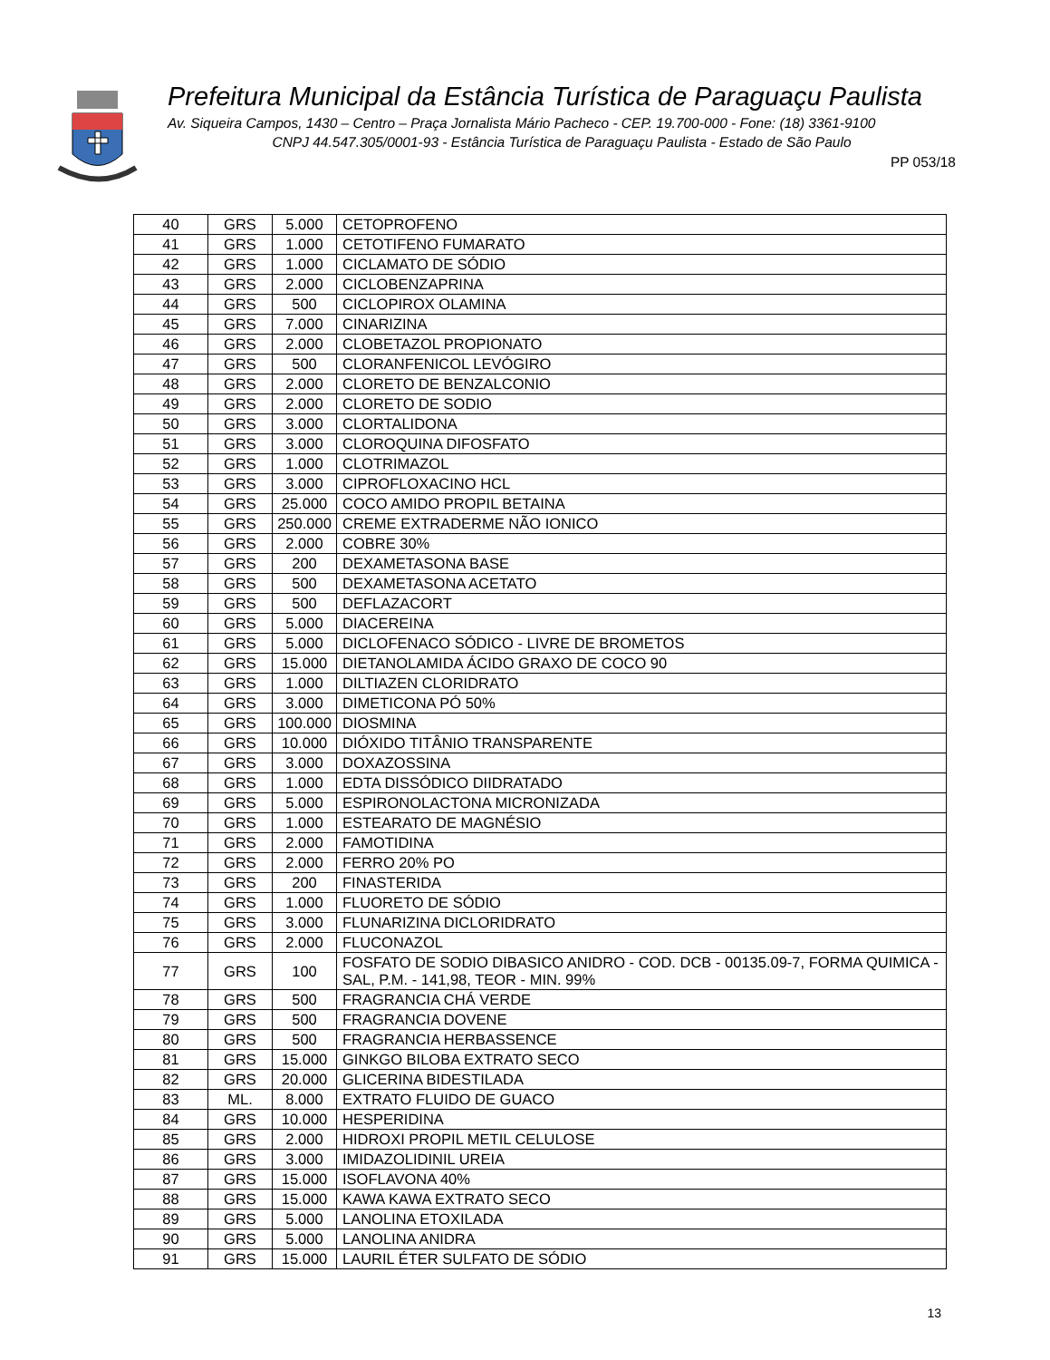Prefeitura Municipal da Estância Turística de Paraguaçu Paulista
Av. Siqueira Campos, 1430 – Centro – Praça Jornalista Mário Pacheco - CEP. 19.700-000 - Fone: (18) 3361-9100
CNPJ 44.547.305/0001-93 - Estância Turística de Paraguaçu Paulista - Estado de São Paulo
PP 053/18
| 40 | GRS | 5.000 | CETOPROFENO |
| 41 | GRS | 1.000 | CETOTIFENO FUMARATO |
| 42 | GRS | 1.000 | CICLAMATO DE SÓDIO |
| 43 | GRS | 2.000 | CICLOBENZAPRINA |
| 44 | GRS | 500 | CICLOPIROX OLAMINA |
| 45 | GRS | 7.000 | CINARIZINA |
| 46 | GRS | 2.000 | CLOBETAZOL PROPIONATO |
| 47 | GRS | 500 | CLORANFENICOL LEVÓGIRO |
| 48 | GRS | 2.000 | CLORETO DE BENZALCONIO |
| 49 | GRS | 2.000 | CLORETO DE SODIO |
| 50 | GRS | 3.000 | CLORTALIDONA |
| 51 | GRS | 3.000 | CLOROQUINA DIFOSFATO |
| 52 | GRS | 1.000 | CLOTRIMAZOL |
| 53 | GRS | 3.000 | CIPROFLOXACINO HCL |
| 54 | GRS | 25.000 | COCO AMIDO PROPIL BETAINA |
| 55 | GRS | 250.000 | CREME EXTRADERME NÃO IONICO |
| 56 | GRS | 2.000 | COBRE 30% |
| 57 | GRS | 200 | DEXAMETASONA BASE |
| 58 | GRS | 500 | DEXAMETASONA ACETATO |
| 59 | GRS | 500 | DEFLAZACORT |
| 60 | GRS | 5.000 | DIACEREINA |
| 61 | GRS | 5.000 | DICLOFENACO SÓDICO - LIVRE DE BROMETOS |
| 62 | GRS | 15.000 | DIETANOLAMIDA ÁCIDO GRAXO DE COCO 90 |
| 63 | GRS | 1.000 | DILTIAZEN CLORIDRATO |
| 64 | GRS | 3.000 | DIMETICONA PÓ 50% |
| 65 | GRS | 100.000 | DIOSMINA |
| 66 | GRS | 10.000 | DIÓXIDO TITÂNIO TRANSPARENTE |
| 67 | GRS | 3.000 | DOXAZOSSINA |
| 68 | GRS | 1.000 | EDTA DISSÓDICO DIIDRATADO |
| 69 | GRS | 5.000 | ESPIRONOLACTONA MICRONIZADA |
| 70 | GRS | 1.000 | ESTEARATO DE MAGNÉSIO |
| 71 | GRS | 2.000 | FAMOTIDINA |
| 72 | GRS | 2.000 | FERRO 20% PO |
| 73 | GRS | 200 | FINASTERIDA |
| 74 | GRS | 1.000 | FLUORETO DE SÓDIO |
| 75 | GRS | 3.000 | FLUNARIZINA DICLORIDRATO |
| 76 | GRS | 2.000 | FLUCONAZOL |
| 77 | GRS | 100 | FOSFATO DE SODIO DIBASICO ANIDRO - COD. DCB - 00135.09-7, FORMA QUIMICA - SAL, P.M. - 141,98, TEOR - MIN. 99% |
| 78 | GRS | 500 | FRAGRANCIA CHÁ VERDE |
| 79 | GRS | 500 | FRAGRANCIA DOVENE |
| 80 | GRS | 500 | FRAGRANCIA HERBASSENCE |
| 81 | GRS | 15.000 | GINKGO BILOBA EXTRATO SECO |
| 82 | GRS | 20.000 | GLICERINA BIDESTILADA |
| 83 | ML. | 8.000 | EXTRATO FLUIDO DE GUACO |
| 84 | GRS | 10.000 | HESPERIDINA |
| 85 | GRS | 2.000 | HIDROXI PROPIL METIL CELULOSE |
| 86 | GRS | 3.000 | IMIDAZOLIDINIL UREIA |
| 87 | GRS | 15.000 | ISOFLAVONA 40% |
| 88 | GRS | 15.000 | KAWA KAWA EXTRATO SECO |
| 89 | GRS | 5.000 | LANOLINA ETOXILADA |
| 90 | GRS | 5.000 | LANOLINA ANIDRA |
| 91 | GRS | 15.000 | LAURIL ÉTER SULFATO DE SÓDIO |
13